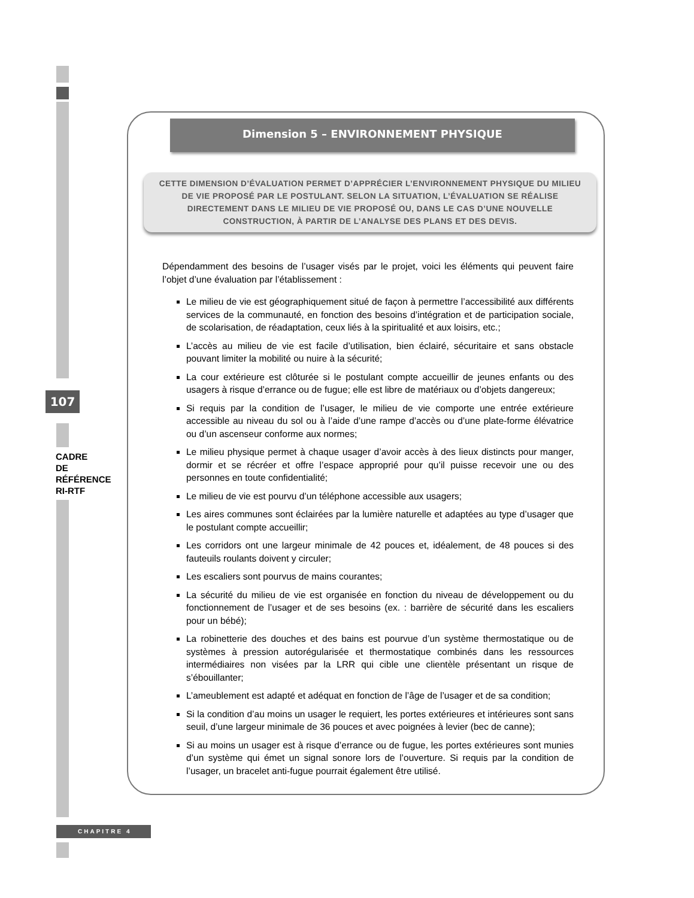107
CADRE
DE
RÉFÉRENCE
RI-RTF
CHAPITRE 4
Dimension 5 – ENVIRONNEMENT PHYSIQUE
CETTE DIMENSION D’ÉVALUATION PERMET D’APPRÉCIER L’ENVIRONNEMENT PHYSIQUE DU MILIEU DE VIE PROPOSÉ PAR LE POSTULANT. SELON LA SITUATION, L’ÉVALUATION SE RÉALISE DIRECTEMENT DANS LE MILIEU DE VIE PROPOSÉ OU, DANS LE CAS D’UNE NOUVELLE CONSTRUCTION, À PARTIR DE L’ANALYSE DES PLANS ET DES DEVIS.
Dépendamment des besoins de l’usager visés par le projet, voici les éléments qui peuvent faire l’objet d’une évaluation par l’établissement :
Le milieu de vie est géographiquement situé de façon à permettre l’accessibilité aux différents services de la communauté, en fonction des besoins d’intégration et de participation sociale, de scolarisation, de réadaptation, ceux liés à la spiritualité et aux loisirs, etc.;
L’accès au milieu de vie est facile d’utilisation, bien éclairé, sécuritaire et sans obstacle pouvant limiter la mobilité ou nuire à la sécurité;
La cour extérieure est clôturée si le postulant compte accueillir de jeunes enfants ou des usagers à risque d’errance ou de fugue; elle est libre de matériaux ou d’objets dangereux;
Si requis par la condition de l’usager, le milieu de vie comporte une entrée extérieure accessible au niveau du sol ou à l’aide d’une rampe d’accès ou d’une plate-forme élévatrice ou d’un ascenseur conforme aux normes;
Le milieu physique permet à chaque usager d’avoir accès à des lieux distincts pour manger, dormir et se récréer et offre l’espace approprié pour qu’il puisse recevoir une ou des personnes en toute confidentialité;
Le milieu de vie est pourvu d’un téléphone accessible aux usagers;
Les aires communes sont éclairées par la lumière naturelle et adaptées au type d’usager que le postulant compte accueillir;
Les corridors ont une largeur minimale de 42 pouces et, idéalement, de 48 pouces si des fauteuils roulants doivent y circuler;
Les escaliers sont pourvus de mains courantes;
La sécurité du milieu de vie est organisée en fonction du niveau de développement ou du fonctionnement de l’usager et de ses besoins (ex. : barrière de sécurité dans les escaliers pour un bébé);
La robinetterie des douches et des bains est pourvue d’un système thermostatique ou de systèmes à pression autorégularisée et thermostatique combinés dans les ressources intermédiaires non visées par la LRR qui cible une clientèle présentant un risque de s’ébouillanter;
L’ameublement est adapté et adéquat en fonction de l’âge de l’usager et de sa condition;
Si la condition d’au moins un usager le requiert, les portes extérieures et intérieures sont sans seuil, d’une largeur minimale de 36 pouces et avec poignées à levier (bec de canne);
Si au moins un usager est à risque d’errance ou de fugue, les portes extérieures sont munies d’un système qui émet un signal sonore lors de l’ouverture. Si requis par la condition de l’usager, un bracelet anti-fugue pourrait également être utilisé.